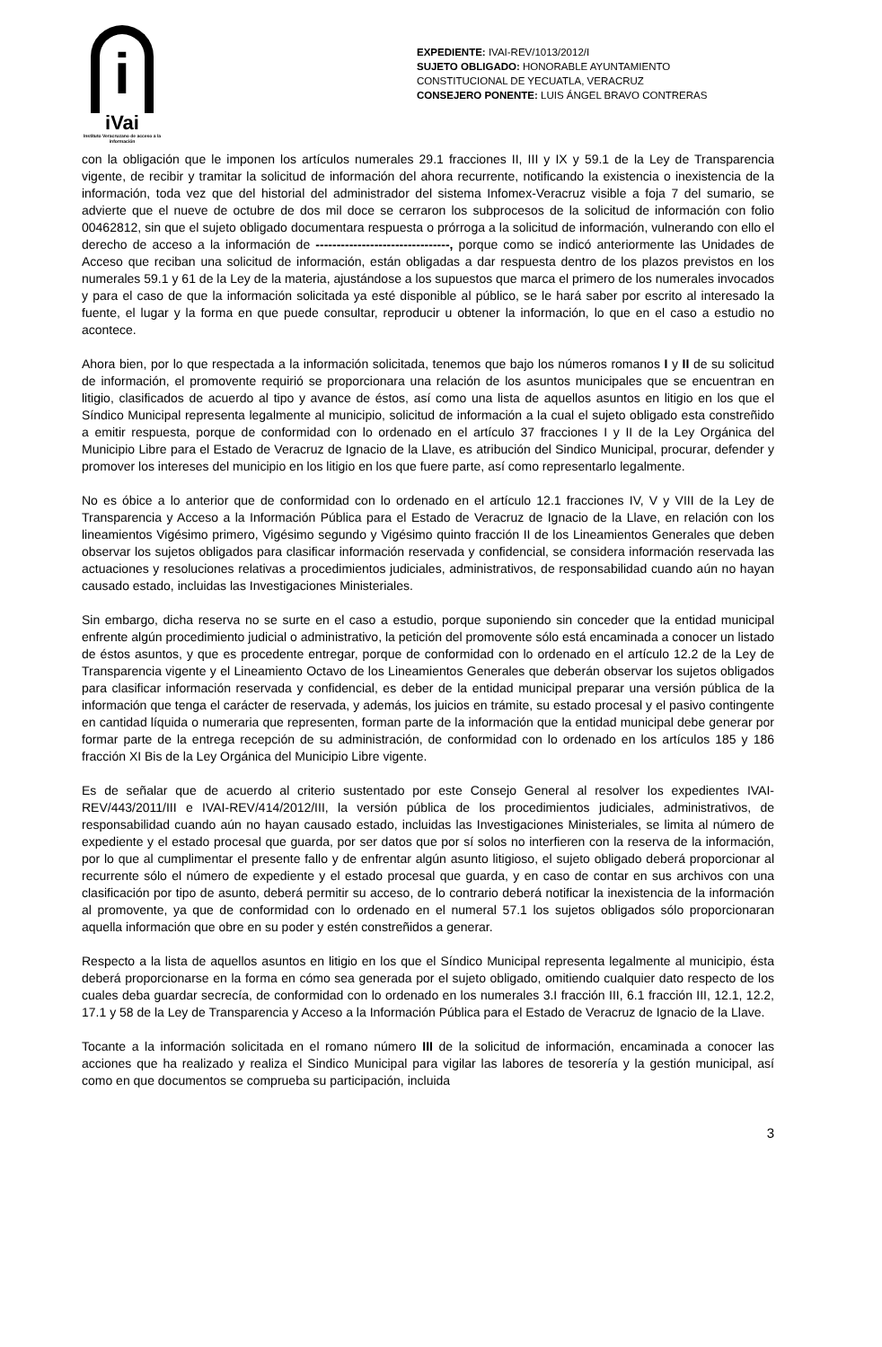i
iVai
Instituto Veracruzano de acceso a la información
EXPEDIENTE: IVAI-REV/1013/2012/I
SUJETO OBLIGADO: HONORABLE AYUNTAMIENTO CONSTITUCIONAL DE YECUATLA, VERACRUZ
CONSEJERO PONENTE: LUIS ÁNGEL BRAVO CONTRERAS
con la obligación que le imponen los artículos numerales 29.1 fracciones II, III y IX y 59.1 de la Ley de Transparencia vigente, de recibir y tramitar la solicitud de información del ahora recurrente, notificando la existencia o inexistencia de la información, toda vez que del historial del administrador del sistema Infomex-Veracruz visible a foja 7 del sumario, se advierte que el nueve de octubre de dos mil doce se cerraron los subprocesos de la solicitud de información con folio 00462812, sin que el sujeto obligado documentara respuesta o prórroga a la solicitud de información, vulnerando con ello el derecho de acceso a la información de --------------------------------, porque como se indicó anteriormente las Unidades de Acceso que reciban una solicitud de información, están obligadas a dar respuesta dentro de los plazos previstos en los numerales 59.1 y 61 de la Ley de la materia, ajustándose a los supuestos que marca el primero de los numerales invocados y para el caso de que la información solicitada ya esté disponible al público, se le hará saber por escrito al interesado la fuente, el lugar y la forma en que puede consultar, reproducir u obtener la información, lo que en el caso a estudio no acontece.
Ahora bien, por lo que respectada a la información solicitada, tenemos que bajo los números romanos I y II de su solicitud de información, el promovente requirió se proporcionara una relación de los asuntos municipales que se encuentran en litigio, clasificados de acuerdo al tipo y avance de éstos, así como una lista de aquellos asuntos en litigio en los que el Síndico Municipal representa legalmente al municipio, solicitud de información a la cual el sujeto obligado esta constreñido a emitir respuesta, porque de conformidad con lo ordenado en el artículo 37 fracciones I y II de la Ley Orgánica del Municipio Libre para el Estado de Veracruz de Ignacio de la Llave, es atribución del Sindico Municipal, procurar, defender y promover los intereses del municipio en los litigio en los que fuere parte, así como representarlo legalmente.
No es óbice a lo anterior que de conformidad con lo ordenado en el artículo 12.1 fracciones IV, V y VIII de la Ley de Transparencia y Acceso a la Información Pública para el Estado de Veracruz de Ignacio de la Llave, en relación con los lineamientos Vigésimo primero, Vigésimo segundo y Vigésimo quinto fracción II de los Lineamientos Generales que deben observar los sujetos obligados para clasificar información reservada y confidencial, se considera información reservada las actuaciones y resoluciones relativas a procedimientos judiciales, administrativos, de responsabilidad cuando aún no hayan causado estado, incluidas las Investigaciones Ministeriales.
Sin embargo, dicha reserva no se surte en el caso a estudio, porque suponiendo sin conceder que la entidad municipal enfrente algún procedimiento judicial o administrativo, la petición del promovente sólo está encaminada a conocer un listado de éstos asuntos, y que es procedente entregar, porque de conformidad con lo ordenado en el artículo 12.2 de la Ley de Transparencia vigente y el Lineamiento Octavo de los Lineamientos Generales que deberán observar los sujetos obligados para clasificar información reservada y confidencial, es deber de la entidad municipal preparar una versión pública de la información que tenga el carácter de reservada, y además, los juicios en trámite, su estado procesal y el pasivo contingente en cantidad líquida o numeraria que representen, forman parte de la información que la entidad municipal debe generar por formar parte de la entrega recepción de su administración, de conformidad con lo ordenado en los artículos 185 y 186 fracción XI Bis de la Ley Orgánica del Municipio Libre vigente.
Es de señalar que de acuerdo al criterio sustentado por este Consejo General al resolver los expedientes IVAI-REV/443/2011/III e IVAI-REV/414/2012/III, la versión pública de los procedimientos judiciales, administrativos, de responsabilidad cuando aún no hayan causado estado, incluidas las Investigaciones Ministeriales, se limita al número de expediente y el estado procesal que guarda, por ser datos que por sí solos no interfieren con la reserva de la información, por lo que al cumplimentar el presente fallo y de enfrentar algún asunto litigioso, el sujeto obligado deberá proporcionar al recurrente sólo el número de expediente y el estado procesal que guarda, y en caso de contar en sus archivos con una clasificación por tipo de asunto, deberá permitir su acceso, de lo contrario deberá notificar la inexistencia de la información al promovente, ya que de conformidad con lo ordenado en el numeral 57.1 los sujetos obligados sólo proporcionaran aquella información que obre en su poder y estén constreñidos a generar.
Respecto a la lista de aquellos asuntos en litigio en los que el Síndico Municipal representa legalmente al municipio, ésta deberá proporcionarse en la forma en cómo sea generada por el sujeto obligado, omitiendo cualquier dato respecto de los cuales deba guardar secrecía, de conformidad con lo ordenado en los numerales 3.I fracción III, 6.1 fracción III, 12.1, 12.2, 17.1 y 58 de la Ley de Transparencia y Acceso a la Información Pública para el Estado de Veracruz de Ignacio de la Llave.
Tocante a la información solicitada en el romano número III de la solicitud de información, encaminada a conocer las acciones que ha realizado y realiza el Sindico Municipal para vigilar las labores de tesorería y la gestión municipal, así como en que documentos se comprueba su participación, incluida
3